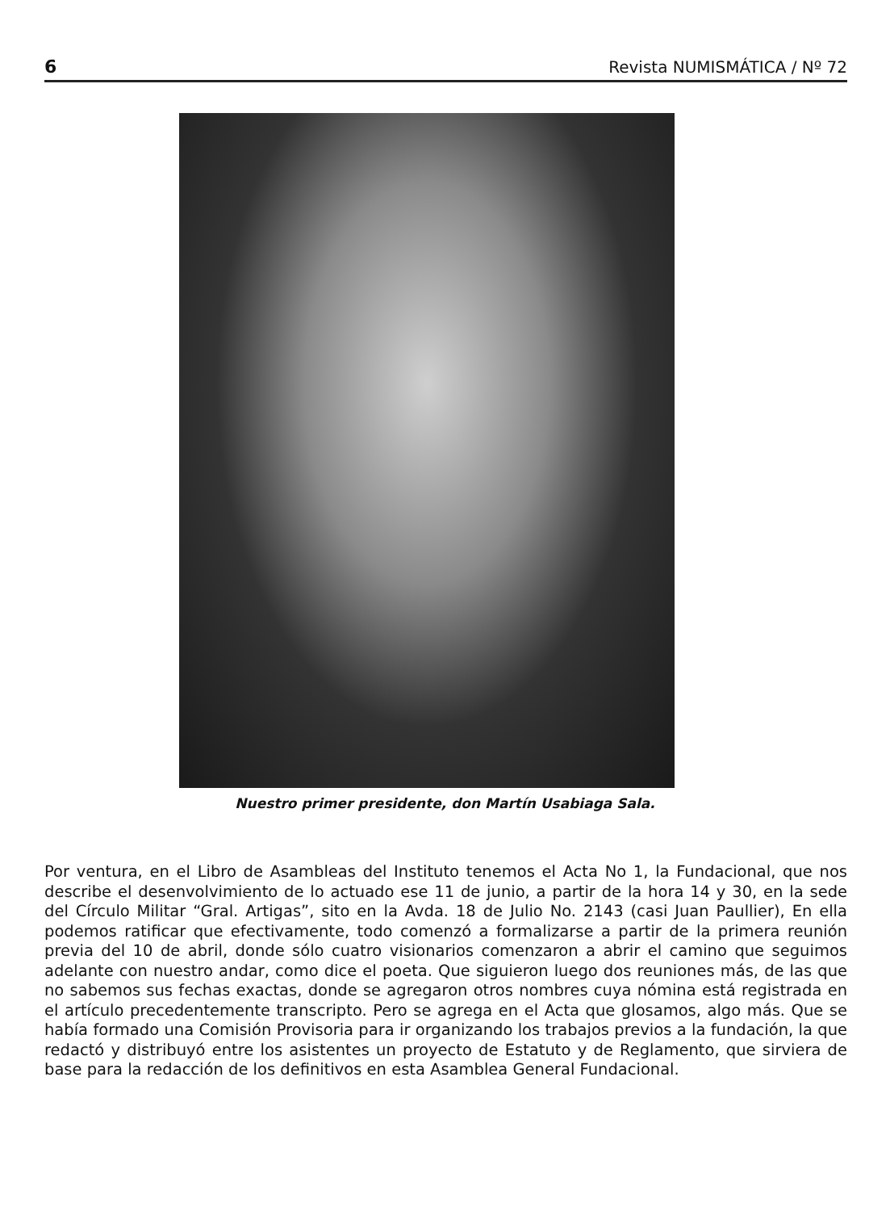6 Revista NUMISMÁTICA / Nº 72
Nuestro primer presidente, don Martín Usabiaga Sala.
Por ventura, en el Libro de Asambleas del Instituto tenemos el Acta No 1, la Fundacional, que nos describe el desenvolvimiento de lo actuado ese 11 de junio, a partir de la hora 14 y 30, en la sede del Círculo Militar “Gral. Artigas”, sito en la Avda. 18 de Julio No. 2143 (casi Juan Paullier), En ella podemos ratificar que efectivamente, todo comenzó a formalizarse a partir de la primera reunión previa del 10 de abril, donde sólo cuatro visionarios comenzaron a abrir el camino que seguimos adelante con nuestro andar, como dice el poeta. Que siguieron luego dos reuniones más, de las que no sabemos sus fechas exactas, donde se agregaron otros nombres cuya nómina está registrada en el artículo precedentemente transcripto. Pero se agrega en el Acta que glosamos, algo más. Que se había formado una Comisión Provisoria para ir organizando los trabajos previos a la fundación, la que redactó y distribuyó entre los asistentes un proyecto de Estatuto y de Reglamento, que sirviera de base para la redacción de los definitivos en esta Asamblea General Fundacional.